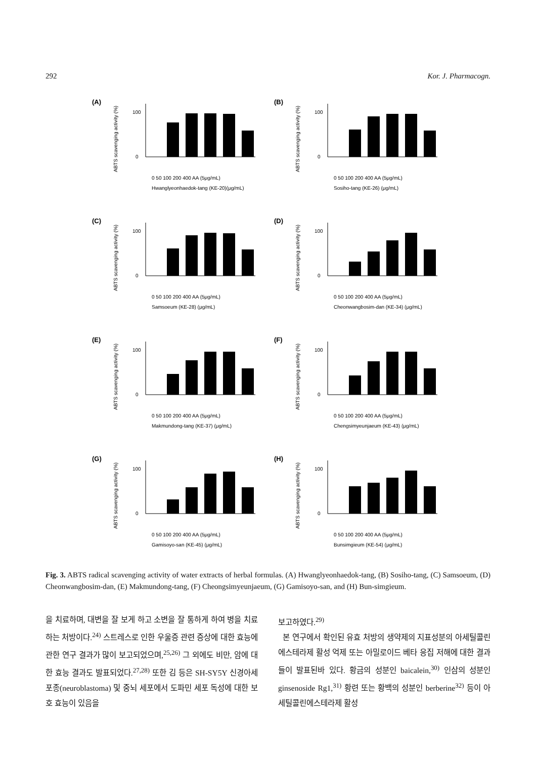292 Kor. J. Pharmacogn.
(A)
ABTS scavenging activity (%)
100
0
0 50 100 200 400 AA (5μg/mL)
Hwanglyeonhaedok-tang (KE-20)(μg/mL)
(B)
ABTS scavenging activity (%)
100
0
0 50 100 200 400 AA (5μg/mL)
Sosiho-tang (KE-26) (μg/mL)
(C)
ABTS scavenging activity (%)
100
0
0 50 100 200 400 AA (5μg/mL)
Samsoeum (KE-28) (μg/mL)
(D)
ABTS scavenging activity (%)
100
0
0 50 100 200 400 AA (5μg/mL)
Cheonwangbosim-dan (KE-34) (μg/mL)
(E)
ABTS scavenging activity (%)
100
0
0 50 100 200 400 AA (5μg/mL)
Makmundong-tang (KE-37) (μg/mL)
(F)
ABTS scavenging activity (%)
100
0
0 50 100 200 400 AA (5μg/mL)
Chengsimyeunjaeum (KE-43) (μg/mL)
(G)
ABTS scavenging activity (%)
100
0
0 50 100 200 400 AA (5μg/mL)
Gamisoyo-san (KE-45) (μg/mL)
(H)
ABTS scavenging activity (%)
100
0
0 50 100 200 400 AA (5μg/mL)
Bunsimgieum (KE-54) (μg/mL)
Fig. 3. ABTS radical scavenging activity of water extracts of herbal formulas. (A) Hwanglyeonhaedok-tang, (B) Sosiho-tang, (C) Samsoeum, (D) Cheonwangbosim-dan, (E) Makmundong-tang, (F) Cheongsimyeunjaeum, (G) Gamisoyo-san, and (H) Bun-simgieum.
을 치료하며, 대변을 잘 보게 하고 소변을 잘 통하게 하여 병을 치료하는 처방이다.<sup>24)</sup> 스트레스로 인한 우울증 관련 증상에 대한 효능에 관한 연구 결과가 많이 보고되었으며,<sup>25,26)</sup> 그 외에도 비만, 암에 대한 효능 결과도 발표되었다.<sup>27,28)</sup> 또한 김 등은 SH-SY5Y 신경아세포종(neuroblastoma) 및 중뇌 세포에서 도파민 세포 독성에 대한 보호 효능이 있음을
보고하였다.<sup>29)</sup>
본 연구에서 확인된 유효 처방의 생약제의 지표성분의 아세틸콜린에스테라제 활성 억제 또는 아밀로이드 베타 응집 저해에 대한 결과들이 발표된바 있다. 황금의 성분인 baicalein,<sup>30)</sup> 인삼의 성분인 ginsenoside Rg1,<sup>31)</sup> 황련 또는 황백의 성분인 berberine<sup>32)</sup> 등이 아세틸콜린에스테라제 활성